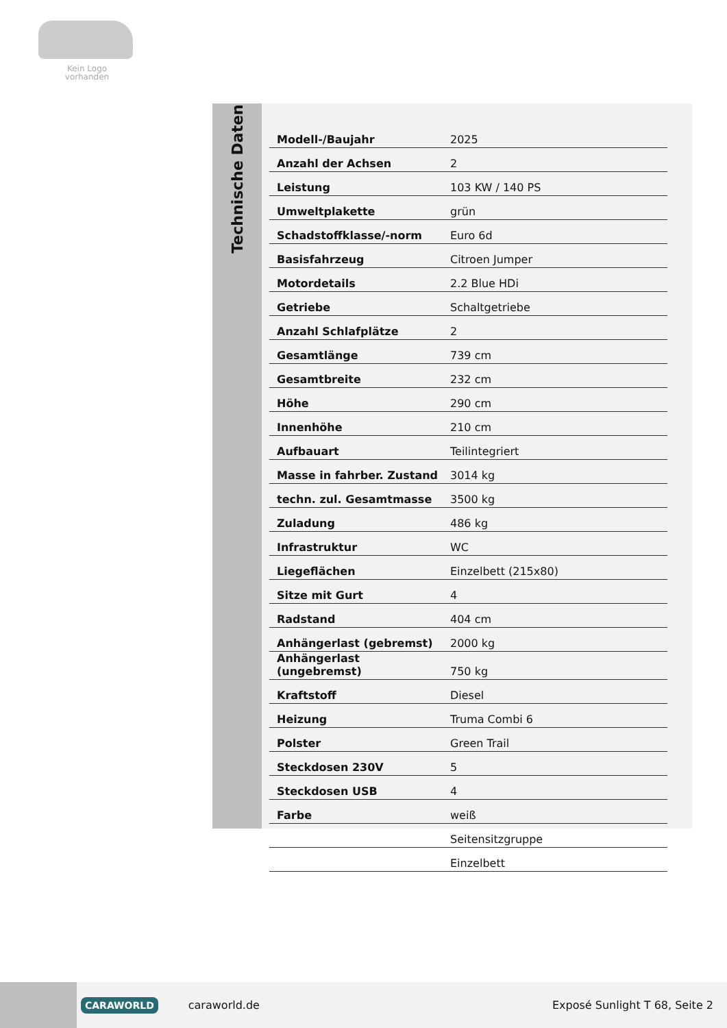Kein Logo
vorhanden
Technische Daten
| Modell-/Baujahr | 2025 |
| Anzahl der Achsen | 2 |
| Leistung | 103 KW / 140 PS |
| Umweltplakette | grün |
| Schadstoffklasse/-norm | Euro 6d |
| Basisfahrzeug | Citroen Jumper |
| Motordetails | 2.2 Blue HDi |
| Getriebe | Schaltgetriebe |
| Anzahl Schlafplätze | 2 |
| Gesamtlänge | 739 cm |
| Gesamtbreite | 232 cm |
| Höhe | 290 cm |
| Innenhöhe | 210 cm |
| Aufbauart | Teilintegriert |
| Masse in fahrber. Zustand | 3014 kg |
| techn. zul. Gesamtmasse | 3500 kg |
| Zuladung | 486 kg |
| Infrastruktur | WC |
| Liegeflächen | Einzelbett (215x80) |
| Sitze mit Gurt | 4 |
| Radstand | 404 cm |
| Anhängerlast (gebremst) | 2000 kg |
| Anhängerlast (ungebremst) | 750 kg |
| Kraftstoff | Diesel |
| Heizung | Truma Combi 6 |
| Polster | Green Trail |
| Steckdosen 230V | 5 |
| Steckdosen USB | 4 |
| Farbe | weiß |
| | Seitensitzgruppe |
| | Einzelbett |
CARAWORLD caraworld.de Exposé Sunlight T 68, Seite 2